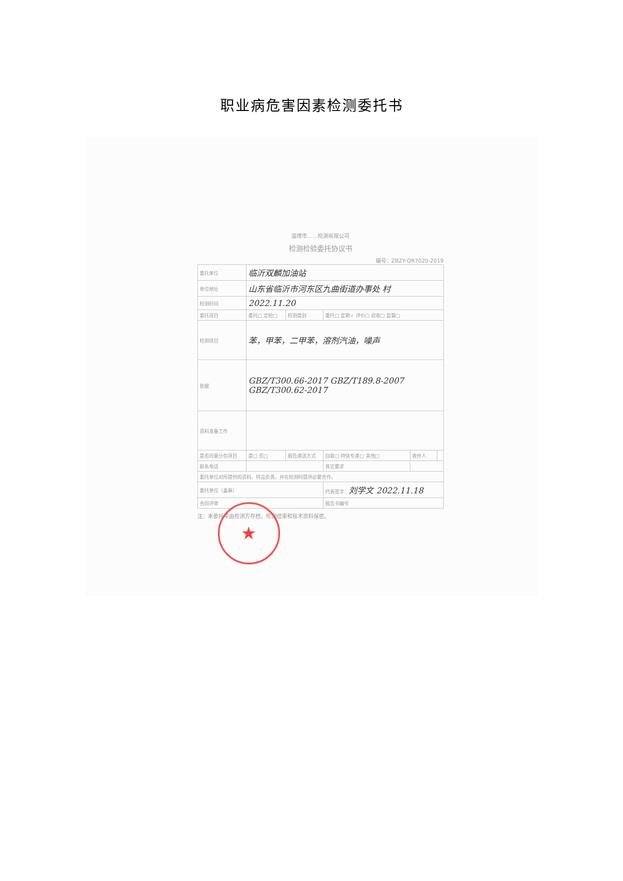职业病危害因素检测委托书
淄博市……检测有限公司
检测检验委托协议书
编号：ZBZY-QR7020-2019
| 委托单位 | 临沂双麟加油站 | | | | |
| 单位地址 | 山东省临沂市河东区九曲街道办事处 村 | | | | |
| 检测时间 | 2022.11.20 | | | | |
| 委托项目 | 委托□ 定检□ | 检测类别 | 委托□ 定期✓ 评价□ 验收□ 监督□ | | |
| 检测项目 | 苯，甲苯，二甲苯，溶剂汽油，噪声 | | | | |
| 依据 | GBZ/T300.66-2017 GBZ/T189.8-2007 GBZ/T300.62-2017 | | | | |
| 资料准备工作 | | | | | |
| 是否同意分包项目 | 是□ 否□ | 报告递送方式 | 自取□ 特快专递□ 其他□ | 收件人 | |
| 联系电话 | | | 其它要求 | | |
| 委托单位对所提供的资料、样品负责，并在检测时提供必要合作。 | | | | | |
| 委托单位（盖章） | | | 代表签字： 刘学文 2022.11.18 | | |
| 合同评审 | | | 报告书编号 | | |
注：本委托单由检测方存档，检测结果和技术资料保密。
★